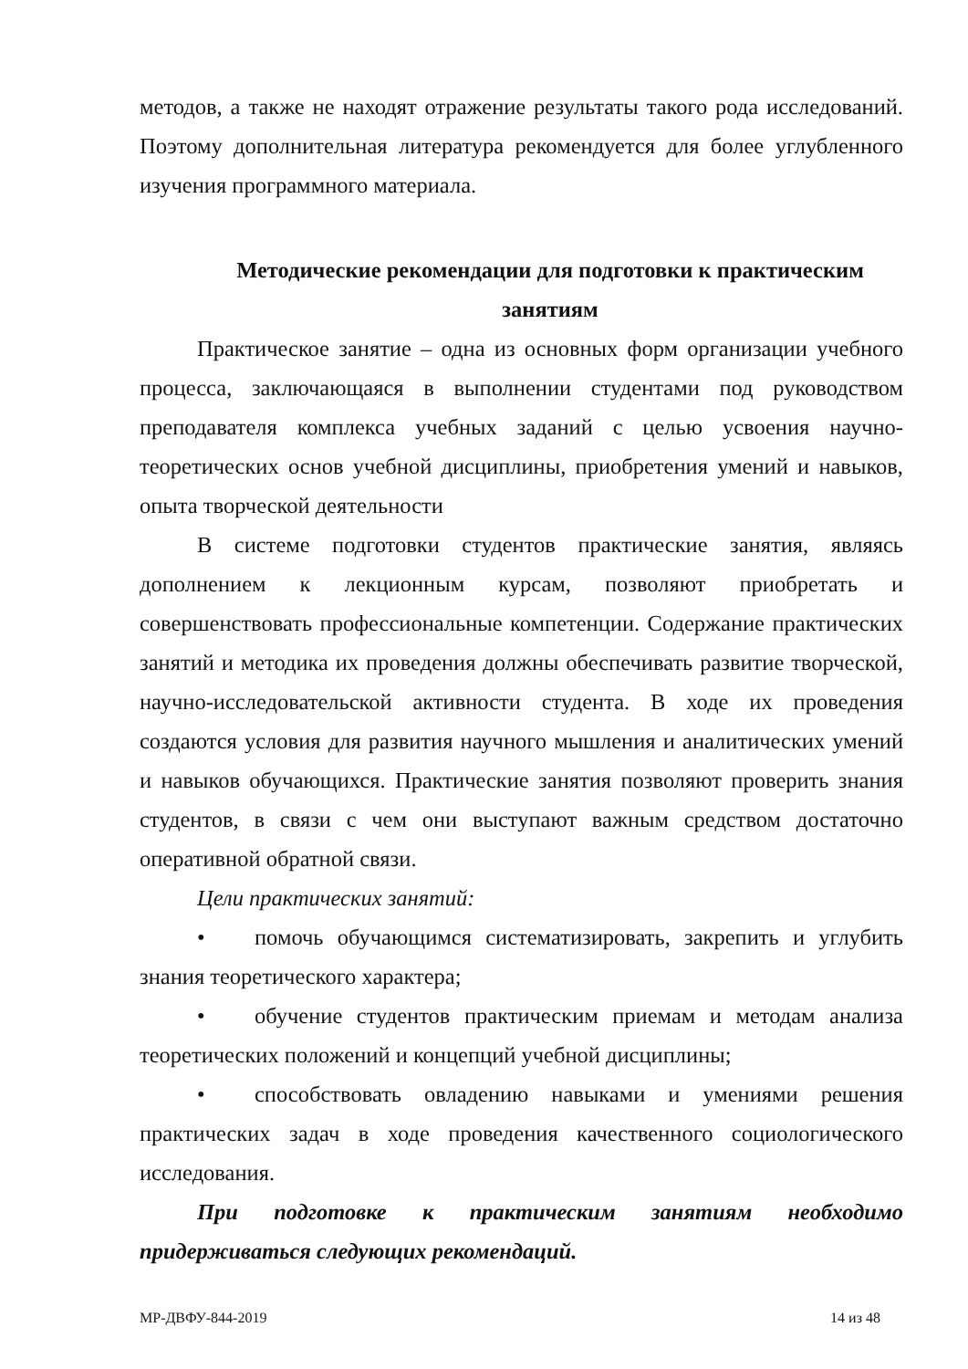методов, а также не находят отражение результаты такого рода исследований. Поэтому дополнительная литература рекомендуется для более углубленного изучения программного материала.
Методические рекомендации для подготовки к практическим занятиям
Практическое занятие – одна из основных форм организации учебного процесса, заключающаяся в выполнении студентами под руководством преподавателя комплекса учебных заданий с целью усвоения научно-теоретических основ учебной дисциплины, приобретения умений и навыков, опыта творческой деятельности
В системе подготовки студентов практические занятия, являясь дополнением к лекционным курсам, позволяют приобретать и совершенствовать профессиональные компетенции. Содержание практических занятий и методика их проведения должны обеспечивать развитие творческой, научно-исследовательской активности студента. В ходе их проведения создаются условия для развития научного мышления и аналитических умений и навыков обучающихся. Практические занятия позволяют проверить знания студентов, в связи с чем они выступают важным средством достаточно оперативной обратной связи.
Цели практических занятий:
• помочь обучающимся систематизировать, закрепить и углубить знания теоретического характера;
• обучение студентов практическим приемам и методам анализа теоретических положений и концепций учебной дисциплины;
• способствовать овладению навыками и умениями решения практических задач в ходе проведения качественного социологического исследования.
При подготовке к практическим занятиям необходимо придерживаться следующих рекомендаций.
МР-ДВФУ-844-2019 14 из 48